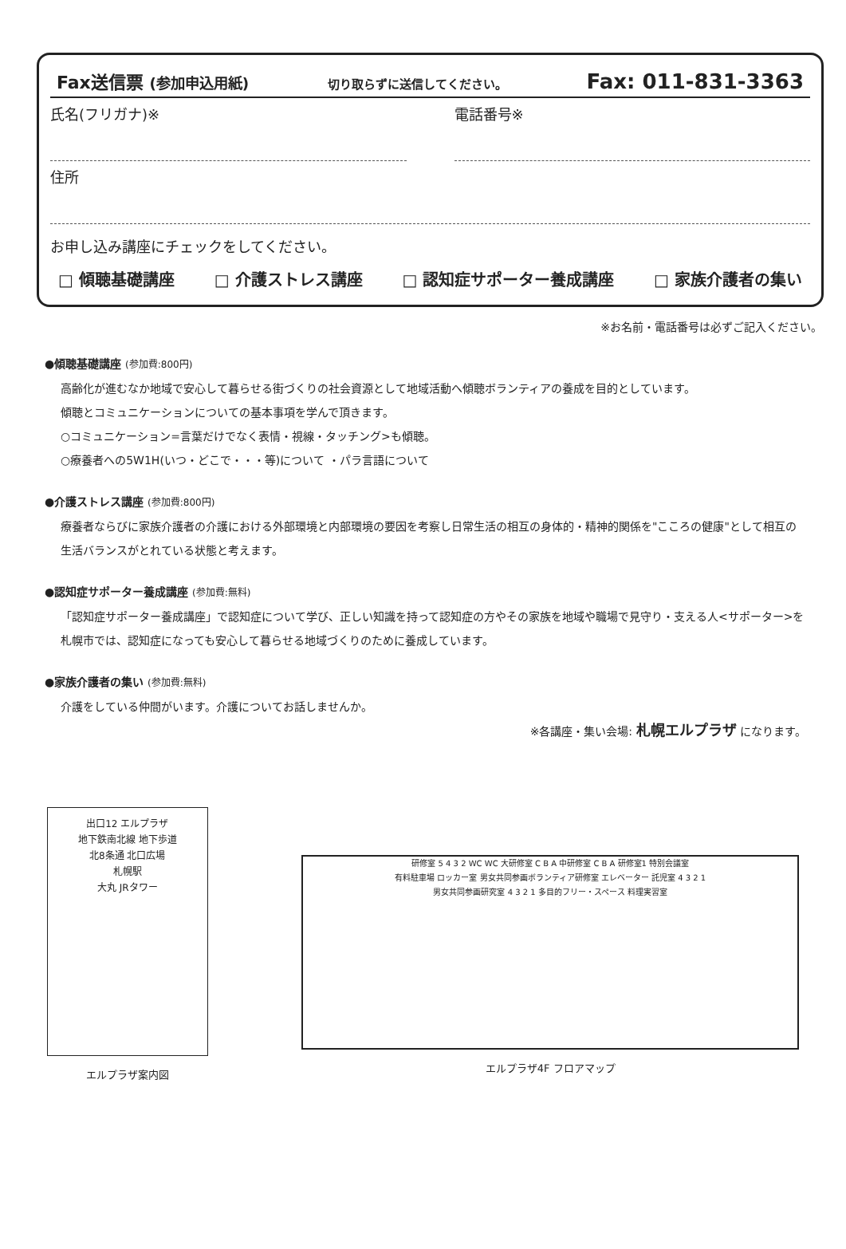Fax送信票 (参加申込用紙) 切り取らずに送信してください。 Fax: 011-831-3363
氏名(フリガナ)※ 電話番号※
住所
お申し込み講座にチェックをしてください。
□ 傾聴基礎講座 □ 介護ストレス講座 □ 認知症サポーター養成講座 □ 家族介護者の集い
※お名前・電話番号は必ずご記入ください。
●傾聴基礎講座 (参加費:800円)
高齢化が進むなか地域で安心して暮らせる街づくりの社会資源として地域活動へ傾聴ボランティアの養成を目的としています。
傾聴とコミュニケーションについての基本事項を学んで頂きます。
○コミュニケーション=言葉だけでなく表情・視線・タッチング>も傾聴。
○療養者への5W1H(いつ・どこで・・・等)について ・パラ言語について
●介護ストレス講座 (参加費:800円)
療養者ならびに家族介護者の介護における外部環境と内部環境の要因を考察し日常生活の相互の身体的・精神的関係を"こころの健康"として相互の生活バランスがとれている状態と考えます。
●認知症サポーター養成講座 (参加費:無料)
「認知症サポーター養成講座」で認知症について学び、正しい知識を持って認知症の方やその家族を地域や職場で見守り・支える人<サポーター>を札幌市では、認知症になっても安心して暮らせる地域づくりのために養成しています。
●家族介護者の集い (参加費:無料)
介護をしている仲間がいます。介護についてお話しませんか。
※各講座・集い会場: 札幌エルプラザ になります。
出口12 エルプラザ
地下鉄南北線 地下歩道
北8条通 北口広場
札幌駅
大丸 JRタワー
エルプラザ案内図
研修室 5 4 3 2 WC WC 大研修室 C B A 中研修室 C B A 研修室1 特別会議室
有料駐車場 ロッカー室 男女共同参画ボランティア研修室 エレベーター 託児室 4 3 2 1
男女共同参画研究室 4 3 2 1 多目的フリー・スペース 料理実習室
エルプラザ4F フロアマップ